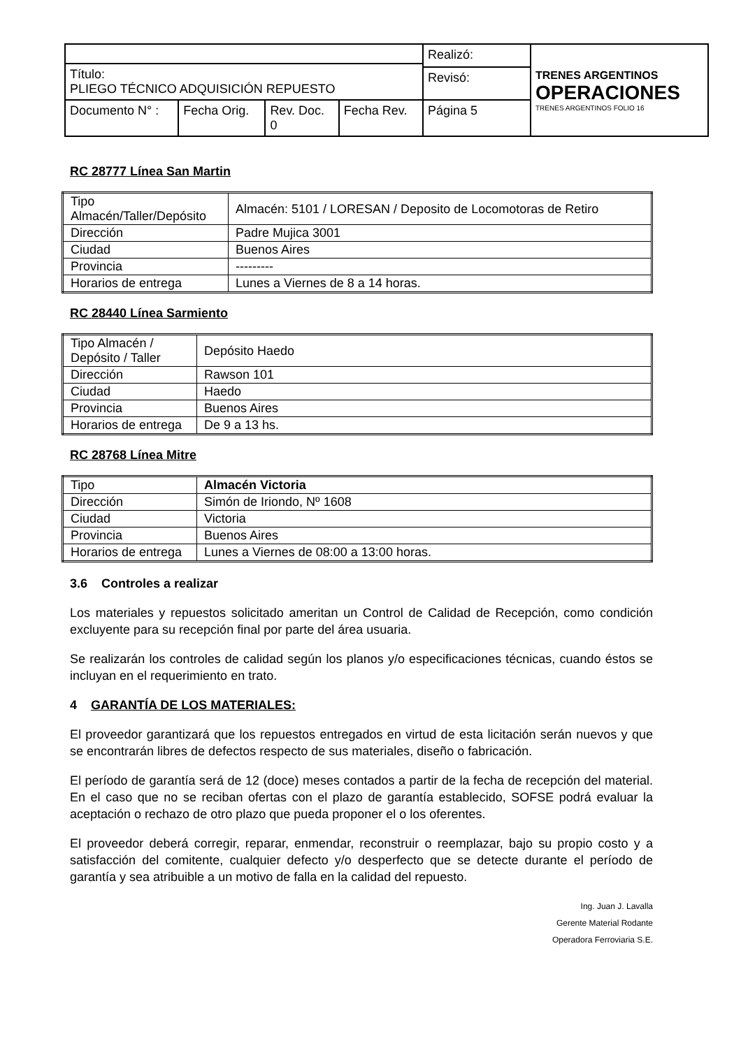| | | | | Realizó: | TRENES ARGENTINOS OPERACIONES TRENES ARGENTINOS FOLIO 16 |
| Título: PLIEGO TÉCNICO ADQUISICIÓN REPUESTO | | | | | |
| | | | | Revisó: | |
| Documento N° : | Fecha Orig. | Rev. Doc. 0 | Fecha Rev. | Página 5 | |
RC 28777 Línea San Martin
| Tipo Almacén/Taller/Depósito | Almacén: 5101 / LORESAN / Deposito de Locomotoras de Retiro |
| Dirección | Padre Mujica 3001 |
| Ciudad | Buenos Aires |
| Provincia | --------- |
| Horarios de entrega | Lunes a Viernes de 8 a 14 horas. |
RC 28440 Línea Sarmiento
| Tipo Almacén / Depósito / Taller | Depósito Haedo |
| Dirección | Rawson 101 |
| Ciudad | Haedo |
| Provincia | Buenos Aires |
| Horarios de entrega | De 9 a 13 hs. |
RC 28768 Línea Mitre
| Tipo | Almacén Victoria |
| Dirección | Simón de Iriondo, Nº 1608 |
| Ciudad | Victoria |
| Provincia | Buenos Aires |
| Horarios de entrega | Lunes a Viernes de 08:00 a 13:00 horas. |
3.6 Controles a realizar
Los materiales y repuestos solicitado ameritan un Control de Calidad de Recepción, como condición excluyente para su recepción final por parte del área usuaria.
Se realizarán los controles de calidad según los planos y/o especificaciones técnicas, cuando éstos se incluyan en el requerimiento en trato.
4 GARANTÍA DE LOS MATERIALES:
El proveedor garantizará que los repuestos entregados en virtud de esta licitación serán nuevos y que se encontrarán libres de defectos respecto de sus materiales, diseño o fabricación.
El período de garantía será de 12 (doce) meses contados a partir de la fecha de recepción del material. En el caso que no se reciban ofertas con el plazo de garantía establecido, SOFSE podrá evaluar la aceptación o rechazo de otro plazo que pueda proponer el o los oferentes.
El proveedor deberá corregir, reparar, enmendar, reconstruir o reemplazar, bajo su propio costo y a satisfacción del comitente, cualquier defecto y/o desperfecto que se detecte durante el período de garantía y sea atribuible a un motivo de falla en la calidad del repuesto.
Ing. Juan J. Lavalla
Gerente Material Rodante
Operadora Ferroviaria S.E.